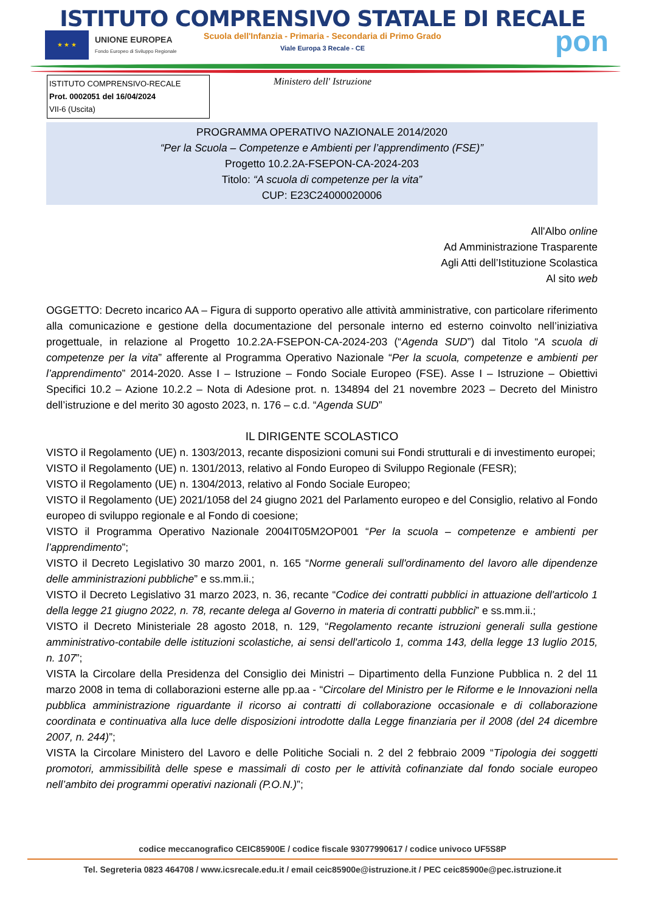ISTITUTO COMPRENSIVO STATALE DI RECALE
Scuola dell'Infanzia - Primaria - Secondaria di Primo Grado
Viale Europa 3 Recale - CE
★ ★ ★
UNIONE EUROPEA
Fondo Europeo di Sviluppo Regionale
pon
Ministero dell' Istruzione
ISTITUTO COMPRENSIVO-RECALE
Prot. 0002051 del 16/04/2024
VII-6 (Uscita)
PROGRAMMA OPERATIVO NAZIONALE 2014/2020
“Per la Scuola – Competenze e Ambienti per l’apprendimento (FSE)”
Progetto 10.2.2A-FSEPON-CA-2024-203
Titolo: “A scuola di competenze per la vita”
CUP: E23C24000020006
All'Albo online
Ad Amministrazione Trasparente
Agli Atti dell’Istituzione Scolastica
Al sito web
OGGETTO: Decreto incarico AA – Figura di supporto operativo alle attività amministrative, con particolare riferimento alla comunicazione e gestione della documentazione del personale interno ed esterno coinvolto nell’iniziativa progettuale, in relazione al Progetto 10.2.2A-FSEPON-CA-2024-203 (“Agenda SUD”) dal Titolo “A scuola di competenze per la vita” afferente al Programma Operativo Nazionale “Per la scuola, competenze e ambienti per l’apprendimento” 2014-2020. Asse I – Istruzione – Fondo Sociale Europeo (FSE). Asse I – Istruzione – Obiettivi Specifici 10.2 – Azione 10.2.2 – Nota di Adesione prot. n. 134894 del 21 novembre 2023 – Decreto del Ministro dell’istruzione e del merito 30 agosto 2023, n. 176 – c.d. “Agenda SUD”
IL DIRIGENTE SCOLASTICO
VISTO il Regolamento (UE) n. 1303/2013, recante disposizioni comuni sui Fondi strutturali e di investimento europei;
VISTO il Regolamento (UE) n. 1301/2013, relativo al Fondo Europeo di Sviluppo Regionale (FESR);
VISTO il Regolamento (UE) n. 1304/2013, relativo al Fondo Sociale Europeo;
VISTO il Regolamento (UE) 2021/1058 del 24 giugno 2021 del Parlamento europeo e del Consiglio, relativo al Fondo europeo di sviluppo regionale e al Fondo di coesione;
VISTO il Programma Operativo Nazionale 2004IT05M2OP001 “Per la scuola – competenze e ambienti per l’apprendimento”;
VISTO il Decreto Legislativo 30 marzo 2001, n. 165 “Norme generali sull'ordinamento del lavoro alle dipendenze delle amministrazioni pubbliche” e ss.mm.ii.;
VISTO il Decreto Legislativo 31 marzo 2023, n. 36, recante “Codice dei contratti pubblici in attuazione dell'articolo 1 della legge 21 giugno 2022, n. 78, recante delega al Governo in materia di contratti pubblici” e ss.mm.ii.;
VISTO il Decreto Ministeriale 28 agosto 2018, n. 129, “Regolamento recante istruzioni generali sulla gestione amministrativo-contabile delle istituzioni scolastiche, ai sensi dell'articolo 1, comma 143, della legge 13 luglio 2015, n. 107”;
VISTA la Circolare della Presidenza del Consiglio dei Ministri – Dipartimento della Funzione Pubblica n. 2 del 11 marzo 2008 in tema di collaborazioni esterne alle pp.aa - “Circolare del Ministro per le Riforme e le Innovazioni nella pubblica amministrazione riguardante il ricorso ai contratti di collaborazione occasionale e di collaborazione coordinata e continuativa alla luce delle disposizioni introdotte dalla Legge finanziaria per il 2008 (del 24 dicembre 2007, n. 244)”;
VISTA la Circolare Ministero del Lavoro e delle Politiche Sociali n. 2 del 2 febbraio 2009 “Tipologia dei soggetti promotori, ammissibilità delle spese e massimali di costo per le attività cofinanziate dal fondo sociale europeo nell’ambito dei programmi operativi nazionali (P.O.N.)”;
codice meccanografico CEIC85900E / codice fiscale 93077990617 / codice univoco UF5S8P
Tel. Segreteria 0823 464708 / www.icsrecale.edu.it / email ceic85900e@istruzione.it / PEC ceic85900e@pec.istruzione.it